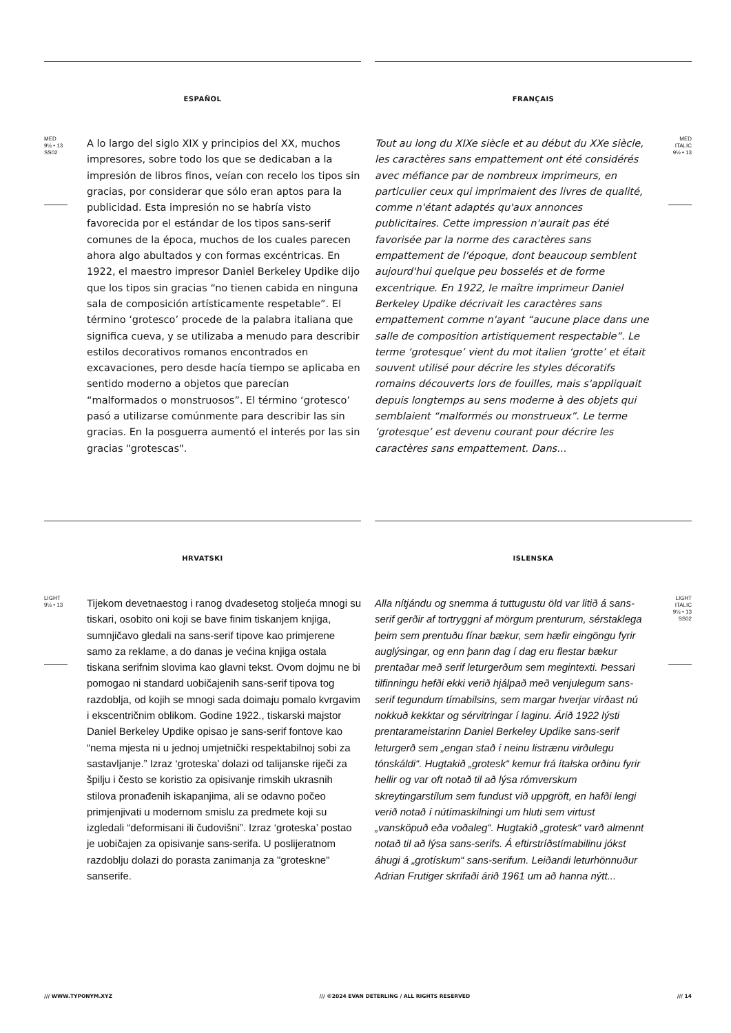ESPAÑOL
MED
9½ • 13
SS02
A lo largo del siglo XIX y principios del XX, muchos impresores, sobre todo los que se dedicaban a la impresión de libros finos, veían con recelo los tipos sin gracias, por considerar que sólo eran aptos para la publicidad. Esta impresión no se habría visto favorecida por el estándar de los tipos sans-serif comunes de la época, muchos de los cuales parecen ahora algo abultados y con formas excéntricas. En 1922, el maestro impresor Daniel Berkeley Updike dijo que los tipos sin gracias “no tienen cabida en ninguna sala de composición artísticamente respetable”. El término ‘grotesco’ procede de la palabra italiana que significa cueva, y se utilizaba a menudo para describir estilos decorativos romanos encontrados en excavaciones, pero desde hacía tiempo se aplicaba en sentido moderno a objetos que parecían “malformados o monstruosos”. El término ‘grotesco’ pasó a utilizarse comúnmente para describir las sin gracias. En la posguerra aumentó el interés por las sin gracias "grotescas".
FRANÇAIS
Tout au long du XIXe siècle et au début du XXe siècle, les caractères sans empattement ont été considérés avec méfiance par de nombreux imprimeurs, en particulier ceux qui imprimaient des livres de qualité, comme n'étant adaptés qu'aux annonces publicitaires. Cette impression n'aurait pas été favorisée par la norme des caractères sans empattement de l'époque, dont beaucoup semblent aujourd'hui quelque peu bosselés et de forme excentrique. En 1922, le maître imprimeur Daniel Berkeley Updike décrivait les caractères sans empattement comme n'ayant “aucune place dans une salle de composition artistiquement respectable”. Le terme ‘grotesque’ vient du mot italien ‘grotte’ et était souvent utilisé pour décrire les styles décoratifs romains découverts lors de fouilles, mais s'appliquait depuis longtemps au sens moderne à des objets qui semblaient “malformés ou monstrueux”. Le terme ‘grotesque’ est devenu courant pour décrire les caractères sans empattement. Dans...
MED
ITALIC
9½ • 13
HRVATSKI
LIGHT
9½ • 13
Tijekom devetnaestog i ranog dvadesetog stoljeća mnogi su tiskari, osobito oni koji se bave finim tiskanjem knjiga, sumnjičavo gledali na sans-serif tipove kao primjerene samo za reklame, a do danas je većina knjiga ostala tiskana serifnim slovima kao glavni tekst. Ovom dojmu ne bi pomogao ni standard uobičajenih sans-serif tipova tog razdoblja, od kojih se mnogi sada doimaju pomalo kvrgavim i ekscentričnim oblikom. Godine 1922., tiskarski majstor Daniel Berkeley Updike opisao je sans-serif fontove kao “nema mjesta ni u jednoj umjetnički respektabilnoj sobi za sastavljanje.” Izraz ‘groteska’ dolazi od talijanske riječi za špilju i često se koristio za opisivanje rimskih ukrasnih stilova pronađenih iskapanjima, ali se odavno počeo primjenjivati u modernom smislu za predmete koji su izgledali “deformisani ili čudovišni”. Izraz ‘groteska’ postao je uobičajen za opisivanje sans-serifa. U poslijeratnom razdoblju dolazi do porasta zanimanja za "groteskne" sanserife.
ISLENSKA
Alla nítjándu og snemma á tuttugustu öld var litið á sans-serif gerðir af tortryggni af mörgum prenturum, sérstaklega þeim sem prentuðu fínar bækur, sem hæfir eingöngu fyrir auglýsingar, og enn þann dag í dag eru flestar bækur prentaðar með serif leturgerðum sem megintexti. Þessari tilfinningu hefði ekki verið hjálpað með venjulegum sans-serif tegundum tímabilsins, sem margar hverjar virðast nú nokkuð kekktar og sérvitringar í laginu. Árið 1922 lýsti prentarameistarinn Daniel Berkeley Updike sans-serif leturgerð sem „engan stað í neinu listrænu virðulegu tónskáldi“. Hugtakið „grotesk“ kemur frá ítalska orðinu fyrir hellir og var oft notað til að lýsa rómverskum skreytingarstílum sem fundust við uppgröft, en hafði lengi verið notað í nútímaskilningi um hluti sem virtust „vansköpuð eða voðaleg“. Hugtakið „grotesk“ varð almennt notað til að lýsa sans-serifs. Á eftirstríðstímabilinu jókst áhugi á „grotískum“ sans-serifum. Leiðandi leturhönnuður Adrian Frutiger skrifaði árið 1961 um að hanna nýtt...
LIGHT
ITALIC
9½ • 13
SS02
/// WWW.TYPONYM.XYZ /// ©2024 EVAN DETERLING / ALL RIGHTS RESERVED /// 14